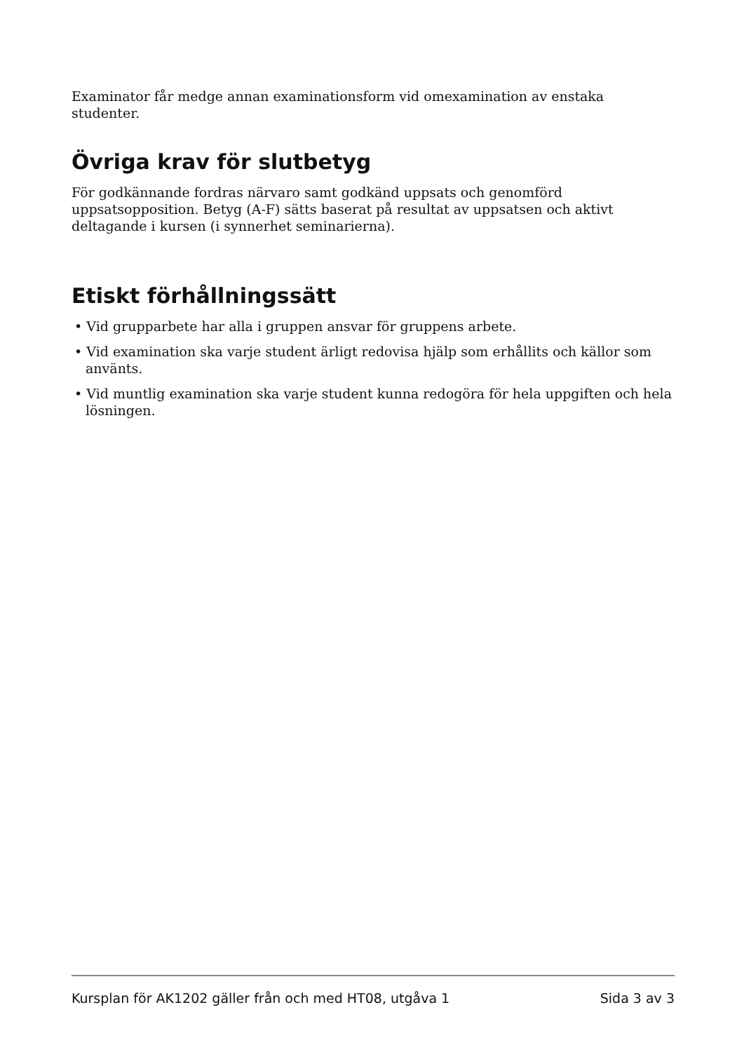Examinator får medge annan examinationsform vid omexamination av enstaka studenter.
Övriga krav för slutbetyg
För godkännande fordras närvaro samt godkänd uppsats och genomförd uppsatsopposition. Betyg (A-F) sätts baserat på resultat av uppsatsen och aktivt deltagande i kursen (i synnerhet seminarierna).
Etiskt förhållningssätt
• Vid grupparbete har alla i gruppen ansvar för gruppens arbete.
• Vid examination ska varje student ärligt redovisa hjälp som erhållits och källor som använts.
• Vid muntlig examination ska varje student kunna redogöra för hela uppgiften och hela lösningen.
Kursplan för AK1202 gäller från och med HT08, utgåva 1 Sida 3 av 3